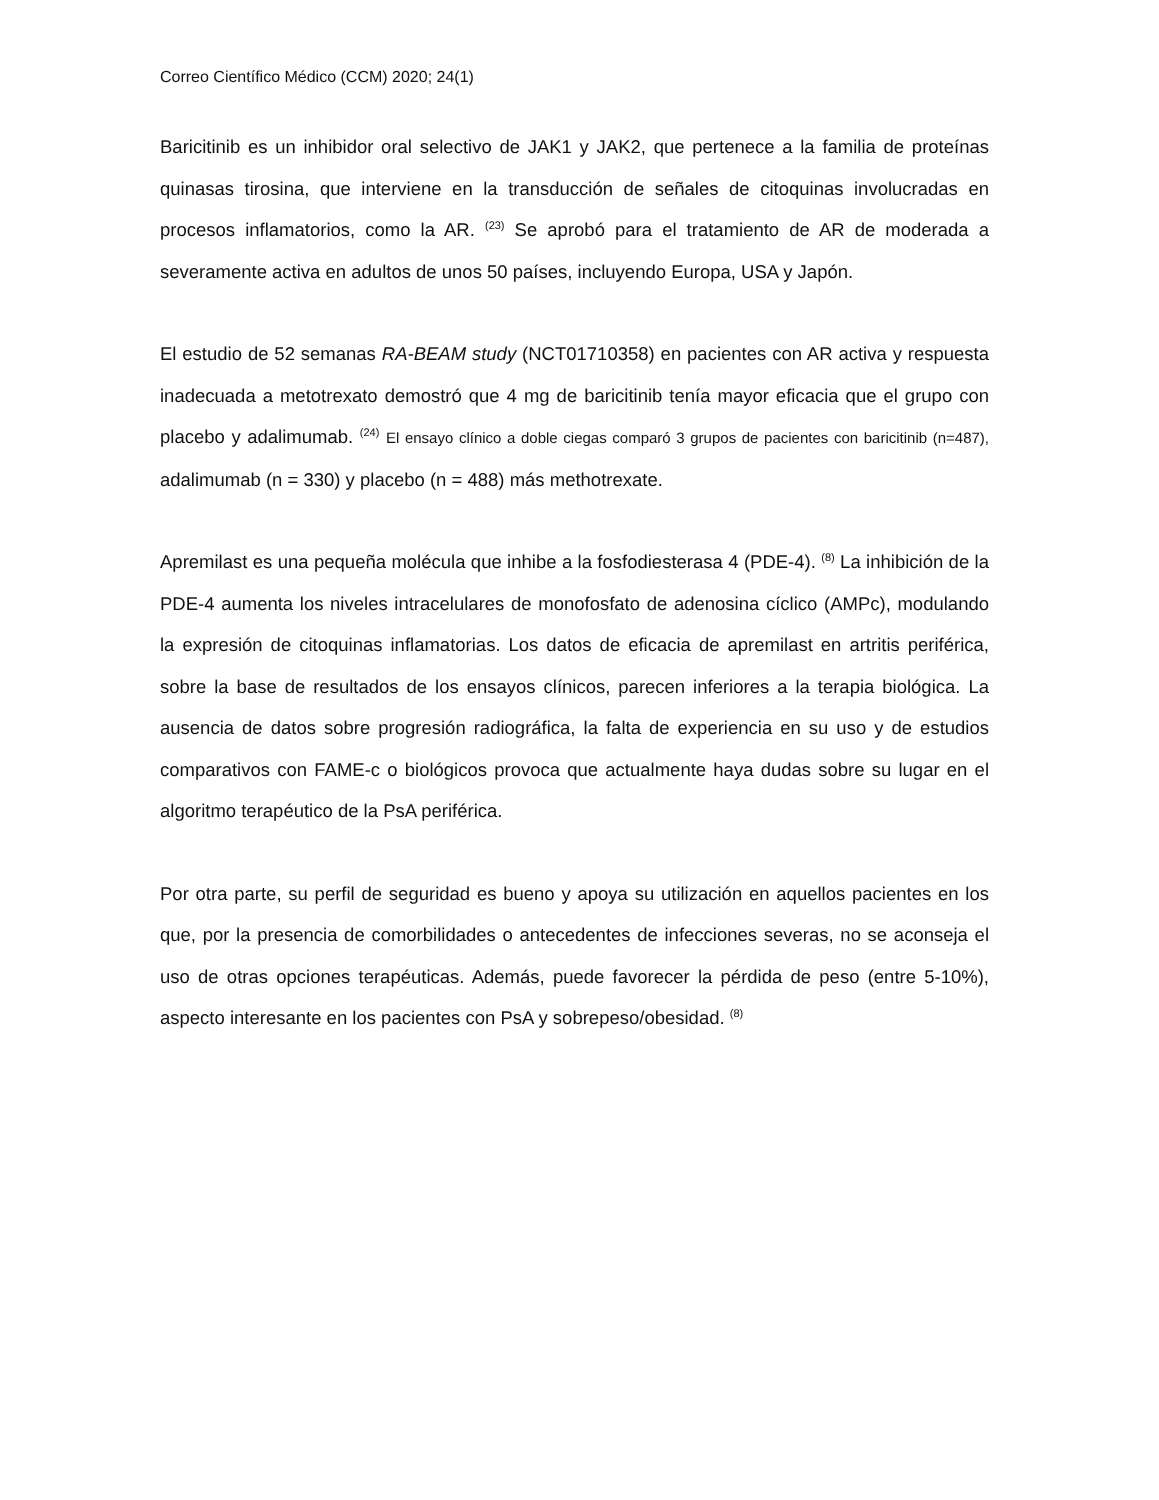Correo Científico Médico (CCM) 2020; 24(1)
Baricitinib es un inhibidor oral selectivo de JAK1 y JAK2, que pertenece a la familia de proteínas quinasas tirosina, que interviene en la transducción de señales de citoquinas involucradas en procesos inflamatorios, como la AR. <sup>(23)</sup> Se aprobó para el tratamiento de AR de moderada a severamente activa en adultos de unos 50 países, incluyendo Europa, USA y Japón.
El estudio de 52 semanas RA-BEAM study (NCT01710358) en pacientes con AR activa y respuesta inadecuada a metotrexato demostró que 4 mg de baricitinib tenía mayor eficacia que el grupo con placebo y adalimumab. <sup>(24)</sup> El ensayo clínico a doble ciegas comparó 3 grupos de pacientes con baricitinib (n=487), adalimumab (n = 330) y placebo (n = 488) más methotrexate.
Apremilast es una pequeña molécula que inhibe a la fosfodiesterasa 4 (PDE-4). <sup>(8)</sup> La inhibición de la PDE-4 aumenta los niveles intracelulares de monofosfato de adenosina cíclico (AMPc), modulando la expresión de citoquinas inflamatorias. Los datos de eficacia de apremilast en artritis periférica, sobre la base de resultados de los ensayos clínicos, parecen inferiores a la terapia biológica. La ausencia de datos sobre progresión radiográfica, la falta de experiencia en su uso y de estudios comparativos con FAME-c o biológicos provoca que actualmente haya dudas sobre su lugar en el algoritmo terapéutico de la PsA periférica.
Por otra parte, su perfil de seguridad es bueno y apoya su utilización en aquellos pacientes en los que, por la presencia de comorbilidades o antecedentes de infecciones severas, no se aconseja el uso de otras opciones terapéuticas. Además, puede favorecer la pérdida de peso (entre 5-10%), aspecto interesante en los pacientes con PsA y sobrepeso/obesidad. <sup>(8)</sup>